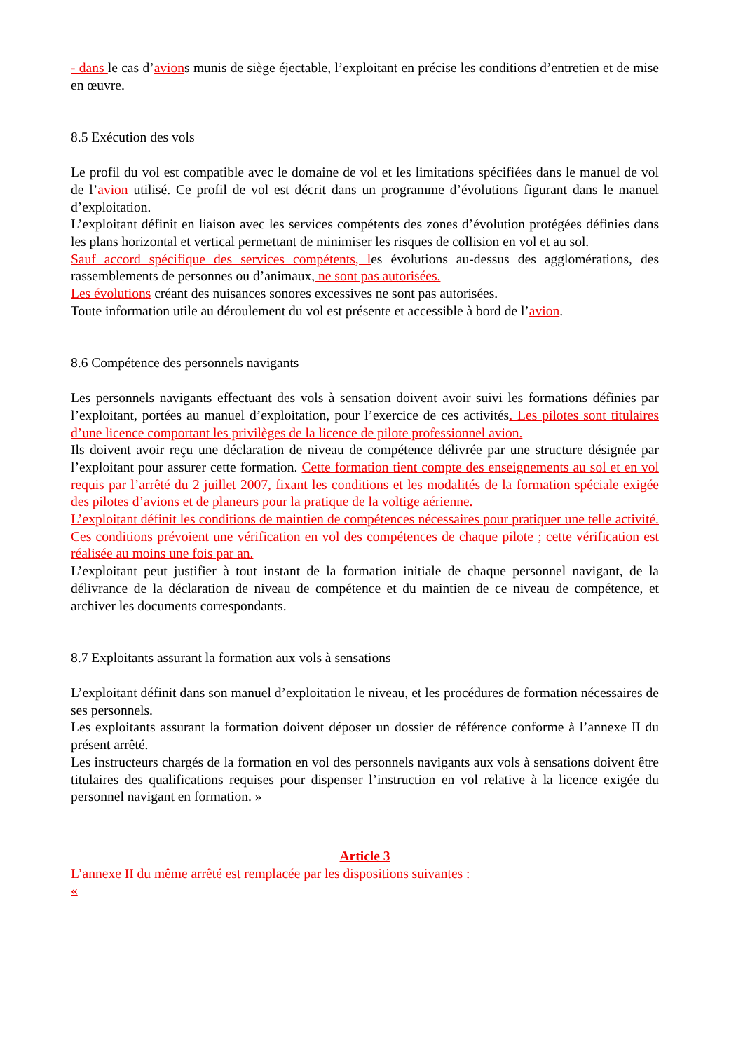- dans le cas d’avions munis de siège éjectable, l’exploitant en précise les conditions d’entretien et de mise en œuvre.
8.5 Exécution des vols
Le profil du vol est compatible avec le domaine de vol et les limitations spécifiées dans le manuel de vol de l’avion utilisé. Ce profil de vol est décrit dans un programme d’évolutions figurant dans le manuel d’exploitation.
L’exploitant définit en liaison avec les services compétents des zones d’évolution protégées définies dans les plans horizontal et vertical permettant de minimiser les risques de collision en vol et au sol.
Sauf accord spécifique des services compétents, les évolutions au-dessus des agglomérations, des rassemblements de personnes ou d’animaux, ne sont pas autorisées.
Les évolutions créant des nuisances sonores excessives ne sont pas autorisées.
Toute information utile au déroulement du vol est présente et accessible à bord de l’avion.
8.6 Compétence des personnels navigants
Les personnels navigants effectuant des vols à sensation doivent avoir suivi les formations définies par l’exploitant, portées au manuel d’exploitation, pour l’exercice de ces activités. Les pilotes sont titulaires d’une licence comportant les privilèges de la licence de pilote professionnel avion.
Ils doivent avoir reçu une déclaration de niveau de compétence délivrée par une structure désignée par l’exploitant pour assurer cette formation. Cette formation tient compte des enseignements au sol et en vol requis par l’arrêté du 2 juillet 2007, fixant les conditions et les modalités de la formation spéciale exigée des pilotes d’avions et de planeurs pour la pratique de la voltige aérienne.
L’exploitant définit les conditions de maintien de compétences nécessaires pour pratiquer une telle activité. Ces conditions prévoient une vérification en vol des compétences de chaque pilote ; cette vérification est réalisée au moins une fois par an.
L’exploitant peut justifier à tout instant de la formation initiale de chaque personnel navigant, de la délivrance de la déclaration de niveau de compétence et du maintien de ce niveau de compétence, et archiver les documents correspondants.
8.7 Exploitants assurant la formation aux vols à sensations
L’exploitant définit dans son manuel d’exploitation le niveau, et les procédures de formation nécessaires de ses personnels.
Les exploitants assurant la formation doivent déposer un dossier de référence conforme à l’annexe II du présent arrêté.
Les instructeurs chargés de la formation en vol des personnels navigants aux vols à sensations doivent être titulaires des qualifications requises pour dispenser l’instruction en vol relative à la licence exigée du personnel navigant en formation. »
Article 3
L’annexe II du même arrêté est remplacée par les dispositions suivantes :
«